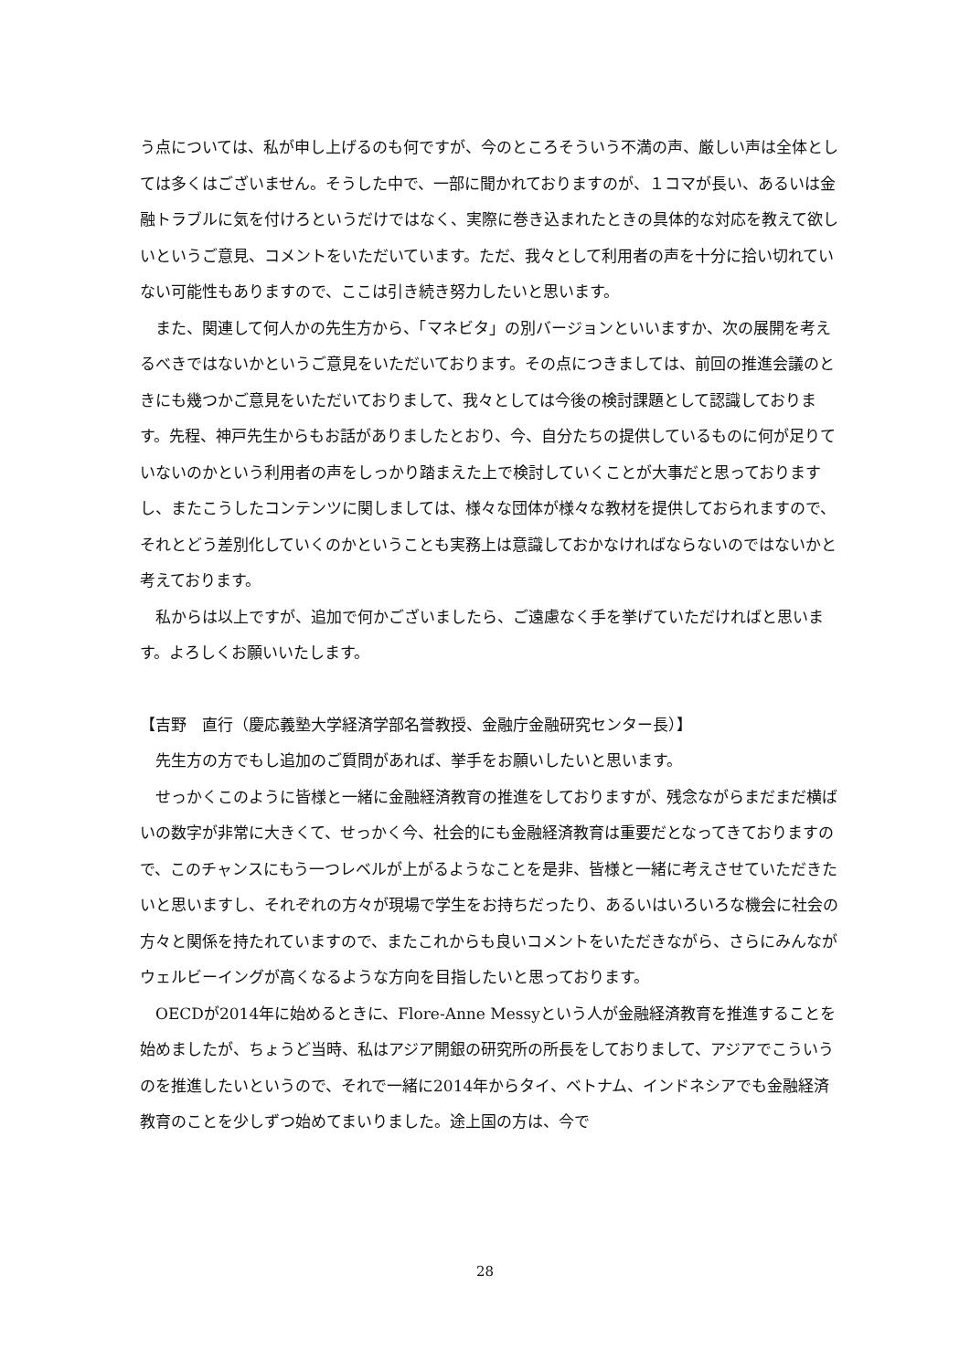う点については、私が申し上げるのも何ですが、今のところそういう不満の声、厳しい声は全体としては多くはございません。そうした中で、一部に聞かれておりますのが、１コマが長い、あるいは金融トラブルに気を付けろというだけではなく、実際に巻き込まれたときの具体的な対応を教えて欲しいというご意見、コメントをいただいています。ただ、我々として利用者の声を十分に拾い切れていない可能性もありますので、ここは引き続き努力したいと思います。
　また、関連して何人かの先生方から、「マネビタ」の別バージョンといいますか、次の展開を考えるべきではないかというご意見をいただいております。その点につきましては、前回の推進会議のときにも幾つかご意見をいただいておりまして、我々としては今後の検討課題として認識しております。先程、神戸先生からもお話がありましたとおり、今、自分たちの提供しているものに何が足りていないのかという利用者の声をしっかり踏まえた上で検討していくことが大事だと思っておりますし、またこうしたコンテンツに関しましては、様々な団体が様々な教材を提供しておられますので、それとどう差別化していくのかということも実務上は意識しておかなければならないのではないかと考えております。
　私からは以上ですが、追加で何かございましたら、ご遠慮なく手を挙げていただければと思います。よろしくお願いいたします。
【吉野　直行（慶応義塾大学経済学部名誉教授、金融庁金融研究センター長）】
　先生方の方でもし追加のご質問があれば、挙手をお願いしたいと思います。
　せっかくこのように皆様と一緒に金融経済教育の推進をしておりますが、残念ながらまだまだ横ばいの数字が非常に大きくて、せっかく今、社会的にも金融経済教育は重要だとなってきておりますので、このチャンスにもう一つレベルが上がるようなことを是非、皆様と一緒に考えさせていただきたいと思いますし、それぞれの方々が現場で学生をお持ちだったり、あるいはいろいろな機会に社会の方々と関係を持たれていますので、またこれからも良いコメントをいただきながら、さらにみんながウェルビーイングが高くなるような方向を目指したいと思っております。
　OECDが2014年に始めるときに、Flore-Anne Messyという人が金融経済教育を推進することを始めましたが、ちょうど当時、私はアジア開銀の研究所の所長をしておりまして、アジアでこういうのを推進したいというので、それで一緒に2014年からタイ、ベトナム、インドネシアでも金融経済教育のことを少しずつ始めてまいりました。途上国の方は、今で
28